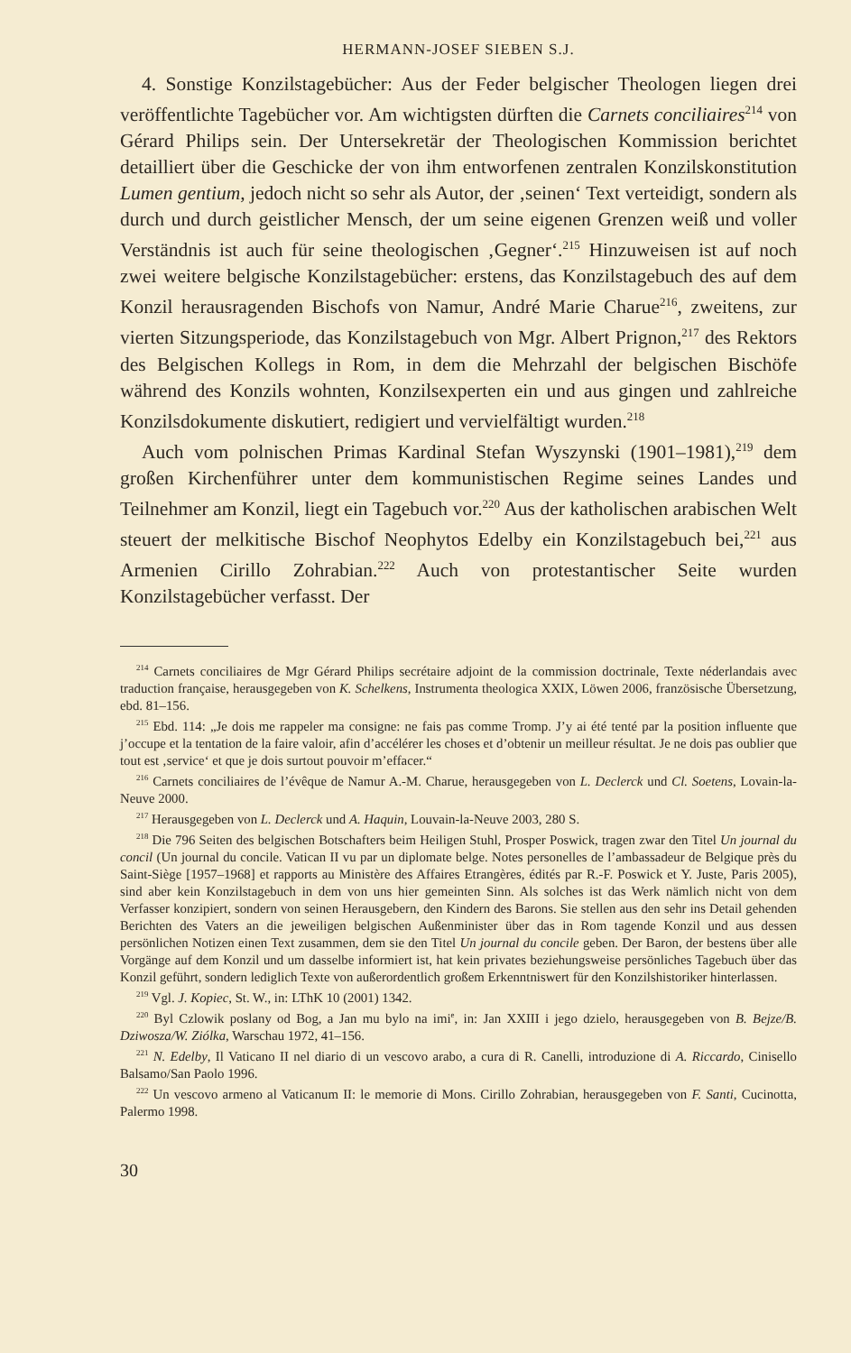HERMANN-JOSEF SIEBEN S.J.
4. Sonstige Konzilstagebücher: Aus der Feder belgischer Theologen liegen drei veröffentlichte Tagebücher vor. Am wichtigsten dürften die Carnets conciliaires<sup>214</sup> von Gérard Philips sein. Der Untersekretär der Theologischen Kommission berichtet detailliert über die Geschicke der von ihm entworfenen zentralen Konzilskonstitution Lumen gentium, jedoch nicht so sehr als Autor, der ‚seinen‘ Text verteidigt, sondern als durch und durch geistlicher Mensch, der um seine eigenen Grenzen weiß und voller Verständnis ist auch für seine theologischen ‚Gegner‘.<sup>215</sup> Hinzuweisen ist auf noch zwei weitere belgische Konzilstagebücher: erstens, das Konzilstagebuch des auf dem Konzil herausragenden Bischofs von Namur, André Marie Charue<sup>216</sup>, zweitens, zur vierten Sitzungsperiode, das Konzilstagebuch von Mgr. Albert Prignon,<sup>217</sup> des Rektors des Belgischen Kollegs in Rom, in dem die Mehrzahl der belgischen Bischöfe während des Konzils wohnten, Konzilsexperten ein und aus gingen und zahlreiche Konzilsdokumente diskutiert, redigiert und vervielfältigt wurden.<sup>218</sup>
Auch vom polnischen Primas Kardinal Stefan Wyszynski (1901–1981),<sup>219</sup> dem großen Kirchenführer unter dem kommunistischen Regime seines Landes und Teilnehmer am Konzil, liegt ein Tagebuch vor.<sup>220</sup> Aus der katholischen arabischen Welt steuert der melkitische Bischof Neophytos Edelby ein Konzilstagebuch bei,<sup>221</sup> aus Armenien Cirillo Zohrabian.<sup>222</sup> Auch von protestantischer Seite wurden Konzilstagebücher verfasst. Der
<sup>214</sup> Carnets conciliaires de Mgr Gérard Philips secrétaire adjoint de la commission doctrinale, Texte néderlandais avec traduction française, herausgegeben von K. Schelkens, Instrumenta theologica XXIX, Löwen 2006, französische Übersetzung, ebd. 81–156.
<sup>215</sup> Ebd. 114: „Je dois me rappeler ma consigne: ne fais pas comme Tromp. J’y ai été tenté par la position influente que j’occupe et la tentation de la faire valoir, afin d’accélérer les choses et d’obtenir un meilleur résultat. Je ne dois pas oublier que tout est ‚service‘ et que je dois surtout pouvoir m’effacer.“
<sup>216</sup> Carnets conciliaires de l’évêque de Namur A.-M. Charue, herausgegeben von L. Declerck und Cl. Soetens, Lovain-la-Neuve 2000.
<sup>217</sup> Herausgegeben von L. Declerck und A. Haquin, Louvain-la-Neuve 2003, 280 S.
<sup>218</sup> Die 796 Seiten des belgischen Botschafters beim Heiligen Stuhl, Prosper Poswick, tragen zwar den Titel Un journal du concil (Un journal du concile. Vatican II vu par un diplomate belge. Notes personelles de l’ambassadeur de Belgique près du Saint-Siège [1957–1968] et rapports au Ministère des Affaires Etrangères, édités par R.-F. Poswick et Y. Juste, Paris 2005), sind aber kein Konzilstagebuch in dem von uns hier gemeinten Sinn. Als solches ist das Werk nämlich nicht von dem Verfasser konzipiert, sondern von seinen Herausgebern, den Kindern des Barons. Sie stellen aus den sehr ins Detail gehenden Berichten des Vaters an die jeweiligen belgischen Außenminister über das in Rom tagende Konzil und aus dessen persönlichen Notizen einen Text zusammen, dem sie den Titel Un journal du concile geben. Der Baron, der bestens über alle Vorgänge auf dem Konzil und um dasselbe informiert ist, hat kein privates beziehungsweise persönliches Tagebuch über das Konzil geführt, sondern lediglich Texte von außerordentlich großem Erkenntniswert für den Konzilshistoriker hinterlassen.
<sup>219</sup> Vgl. J. Kopiec, St. W., in: LThK 10 (2001) 1342.
<sup>220</sup> Byl Czlowik poslany od Bog, a Jan mu bylo na imi<sup>e</sup>, in: Jan XXIII i jego dzielo, herausgegeben von B. Bejze/B. Dziwosza/W. Ziólka, Warschau 1972, 41–156.
<sup>221</sup> N. Edelby, Il Vaticano II nel diario di un vescovo arabo, a cura di R. Canelli, introduzione di A. Riccardo, Cinisello Balsamo/San Paolo 1996.
<sup>222</sup> Un vescovo armeno al Vaticanum II: le memorie di Mons. Cirillo Zohrabian, herausgegeben von F. Santi, Cucinotta, Palermo 1998.
30